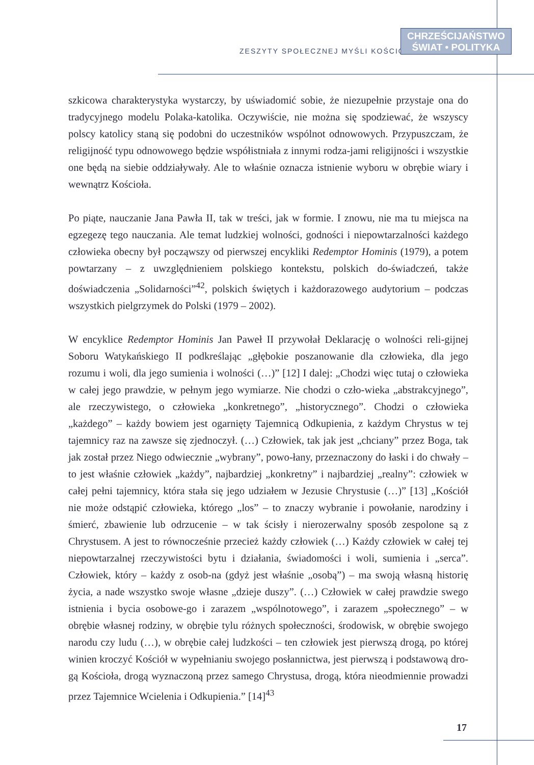ZESZYTY SPOŁECZNEJ MYŚLI KOŚCIOŁA
CHRZEŚCIJAŃSTWO
ŚWIAT • POLITYKA
szkicowa charakterystyka wystarczy, by uświadomić sobie, że niezupełnie przystaje ona do tradycyjnego modelu Polaka-katolika. Oczywiście, nie można się spodziewać, że wszyscy polscy katolicy staną się podobni do uczestników wspólnot odnowowych. Przypuszczam, że religijność typu odnowowego będzie współistniała z innymi rodza-jami religijności i wszystkie one będą na siebie oddziaływały. Ale to właśnie oznacza istnienie wyboru w obrębie wiary i wewnątrz Kościoła.
Po piąte, nauczanie Jana Pawła II, tak w treści, jak w formie. I znowu, nie ma tu miejsca na egzegezę tego nauczania. Ale temat ludzkiej wolności, godności i niepowtarzalności każdego człowieka obecny był począwszy od pierwszej encykliki Redemptor Hominis (1979), a potem powtarzany – z uwzględnieniem polskiego kontekstu, polskich do-świadczeń, także doświadczenia „Solidarności”<sup>42</sup>, polskich świętych i każdorazowego audytorium – podczas wszystkich pielgrzymek do Polski (1979 – 2002).
W encyklice Redemptor Hominis Jan Paweł II przywołał Deklarację o wolności reli-gijnej Soboru Watykańskiego II podkreślając „głębokie poszanowanie dla człowieka, dla jego rozumu i woli, dla jego sumienia i wolności (…)” [12] I dalej: „Chodzi więc tutaj o człowieka w całej jego prawdzie, w pełnym jego wymiarze. Nie chodzi o czło-wieka „abstrakcyjnego”, ale rzeczywistego, o człowieka „konkretnego”, „historycznego”. Chodzi o człowieka „każdego” – każdy bowiem jest ogarnięty Tajemnicą Odkupienia, z każdym Chrystus w tej tajemnicy raz na zawsze się zjednoczył. (…) Człowiek, tak jak jest „chciany” przez Boga, tak jak został przez Niego odwiecznie „wybrany”, powo-łany, przeznaczony do łaski i do chwały – to jest właśnie człowiek „każdy”, najbardziej „konkretny” i najbardziej „realny”: człowiek w całej pełni tajemnicy, która stała się jego udziałem w Jezusie Chrystusie (…)” [13] „Kościół nie może odstąpić człowieka, którego „los” – to znaczy wybranie i powołanie, narodziny i śmierć, zbawienie lub odrzucenie – w tak ścisły i nierozerwalny sposób zespolone są z Chrystusem. A jest to równocześnie przecież każdy człowiek (…) Każdy człowiek w całej tej niepowtarzalnej rzeczywistości bytu i działania, świadomości i woli, sumienia i „serca”. Człowiek, który – każdy z osob-na (gdyż jest właśnie „osobą”) – ma swoją własną historię życia, a nade wszystko swoje własne „dzieje duszy”. (…) Człowiek w całej prawdzie swego istnienia i bycia osobowe-go i zarazem „wspólnotowego”, i zarazem „społecznego” – w obrębie własnej rodziny, w obrębie tylu różnych społeczności, środowisk, w obrębie swojego narodu czy ludu (…), w obrębie całej ludzkości – ten człowiek jest pierwszą drogą, po której winien kroczyć Kościół w wypełnianiu swojego posłannictwa, jest pierwszą i podstawową dro-gą Kościoła, drogą wyznaczoną przez samego Chrystusa, drogą, która nieodmiennie prowadzi przez Tajemnice Wcielenia i Odkupienia.” [14]<sup>43</sup>
17